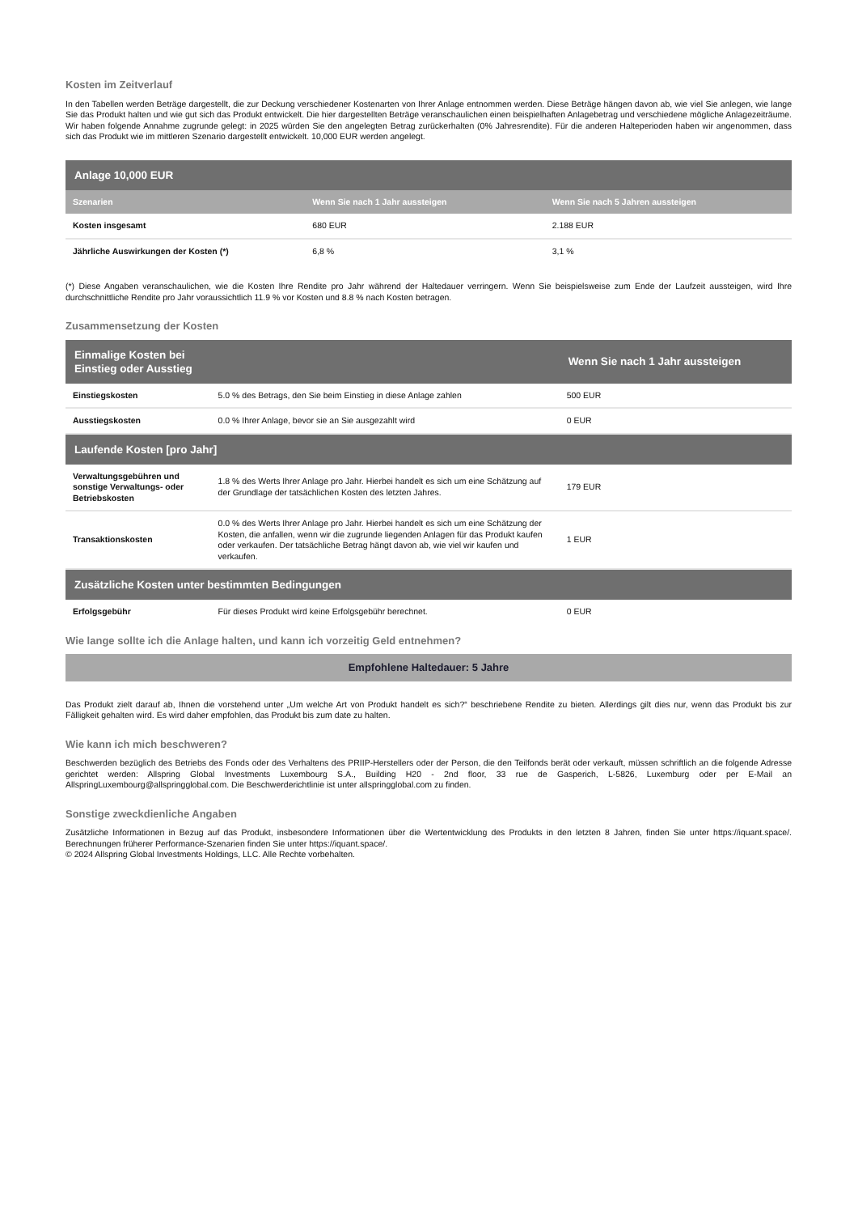Kosten im Zeitverlauf
In den Tabellen werden Beträge dargestellt, die zur Deckung verschiedener Kostenarten von Ihrer Anlage entnommen werden. Diese Beträge hängen davon ab, wie viel Sie anlegen, wie lange Sie das Produkt halten und wie gut sich das Produkt entwickelt. Die hier dargestellten Beträge veranschaulichen einen beispielhaften Anlagebetrag und verschiedene mögliche Anlagezeiträume. Wir haben folgende Annahme zugrunde gelegt: in 2025 würden Sie den angelegten Betrag zurückerhalten (0% Jahresrendite). Für die anderen Halteperioden haben wir angenommen, dass sich das Produkt wie im mittleren Szenario dargestellt entwickelt. 10,000 EUR werden angelegt.
| Anlage 10,000 EUR | | |
| --- | --- | --- |
| Szenarien | Wenn Sie nach 1 Jahr aussteigen | Wenn Sie nach 5 Jahren aussteigen |
| Kosten insgesamt | 680 EUR | 2.188 EUR |
| Jährliche Auswirkungen der Kosten (*) | 6,8 % | 3,1 % |
(*) Diese Angaben veranschaulichen, wie die Kosten Ihre Rendite pro Jahr während der Haltedauer verringern. Wenn Sie beispielsweise zum Ende der Laufzeit aussteigen, wird Ihre durchschnittliche Rendite pro Jahr voraussichtlich 11.9 % vor Kosten und 8.8 % nach Kosten betragen.
Zusammensetzung der Kosten
| Einmalige Kosten bei Einstieg oder Ausstieg | | Wenn Sie nach 1 Jahr aussteigen |
| --- | --- | --- |
| Einstiegskosten | 5.0 % des Betrags, den Sie beim Einstieg in diese Anlage zahlen | 500 EUR |
| Ausstiegskosten | 0.0 % Ihrer Anlage, bevor sie an Sie ausgezahlt wird | 0 EUR |
| Laufende Kosten [pro Jahr] | | |
| Verwaltungsgebühren und sonstige Verwaltungs- oder Betriebskosten | 1.8 % des Werts Ihrer Anlage pro Jahr. Hierbei handelt es sich um eine Schätzung auf der Grundlage der tatsächlichen Kosten des letzten Jahres. | 179 EUR |
| Transaktionskosten | 0.0 % des Werts Ihrer Anlage pro Jahr. Hierbei handelt es sich um eine Schätzung der Kosten, die anfallen, wenn wir die zugrunde liegenden Anlagen für das Produkt kaufen oder verkaufen. Der tatsächliche Betrag hängt davon ab, wie viel wir kaufen und verkaufen. | 1 EUR |
| Zusätzliche Kosten unter bestimmten Bedingungen | | |
| Erfolgsgebühr | Für dieses Produkt wird keine Erfolgsgebühr berechnet. | 0 EUR |
Wie lange sollte ich die Anlage halten, und kann ich vorzeitig Geld entnehmen?
Empfohlene Haltedauer: 5 Jahre
Das Produkt zielt darauf ab, Ihnen die vorstehend unter „Um welche Art von Produkt handelt es sich?“ beschriebene Rendite zu bieten. Allerdings gilt dies nur, wenn das Produkt bis zur Fälligkeit gehalten wird. Es wird daher empfohlen, das Produkt bis zum date zu halten.
Wie kann ich mich beschweren?
Beschwerden bezüglich des Betriebs des Fonds oder des Verhaltens des PRIIP-Herstellers oder der Person, die den Teilfonds berät oder verkauft, müssen schriftlich an die folgende Adresse gerichtet werden: Allspring Global Investments Luxembourg S.A., Building H20 - 2nd floor, 33 rue de Gasperich, L-5826, Luxemburg oder per E-Mail an AllspringLuxembourg@allspringglobal.com. Die Beschwerderichtlinie ist unter allspringglobal.com zu finden.
Sonstige zweckdienliche Angaben
Zusätzliche Informationen in Bezug auf das Produkt, insbesondere Informationen über die Wertentwicklung des Produkts in den letzten 8 Jahren, finden Sie unter https://iquant.space/. Berechnungen früherer Performance-Szenarien finden Sie unter https://iquant.space/.
© 2024 Allspring Global Investments Holdings, LLC. Alle Rechte vorbehalten.